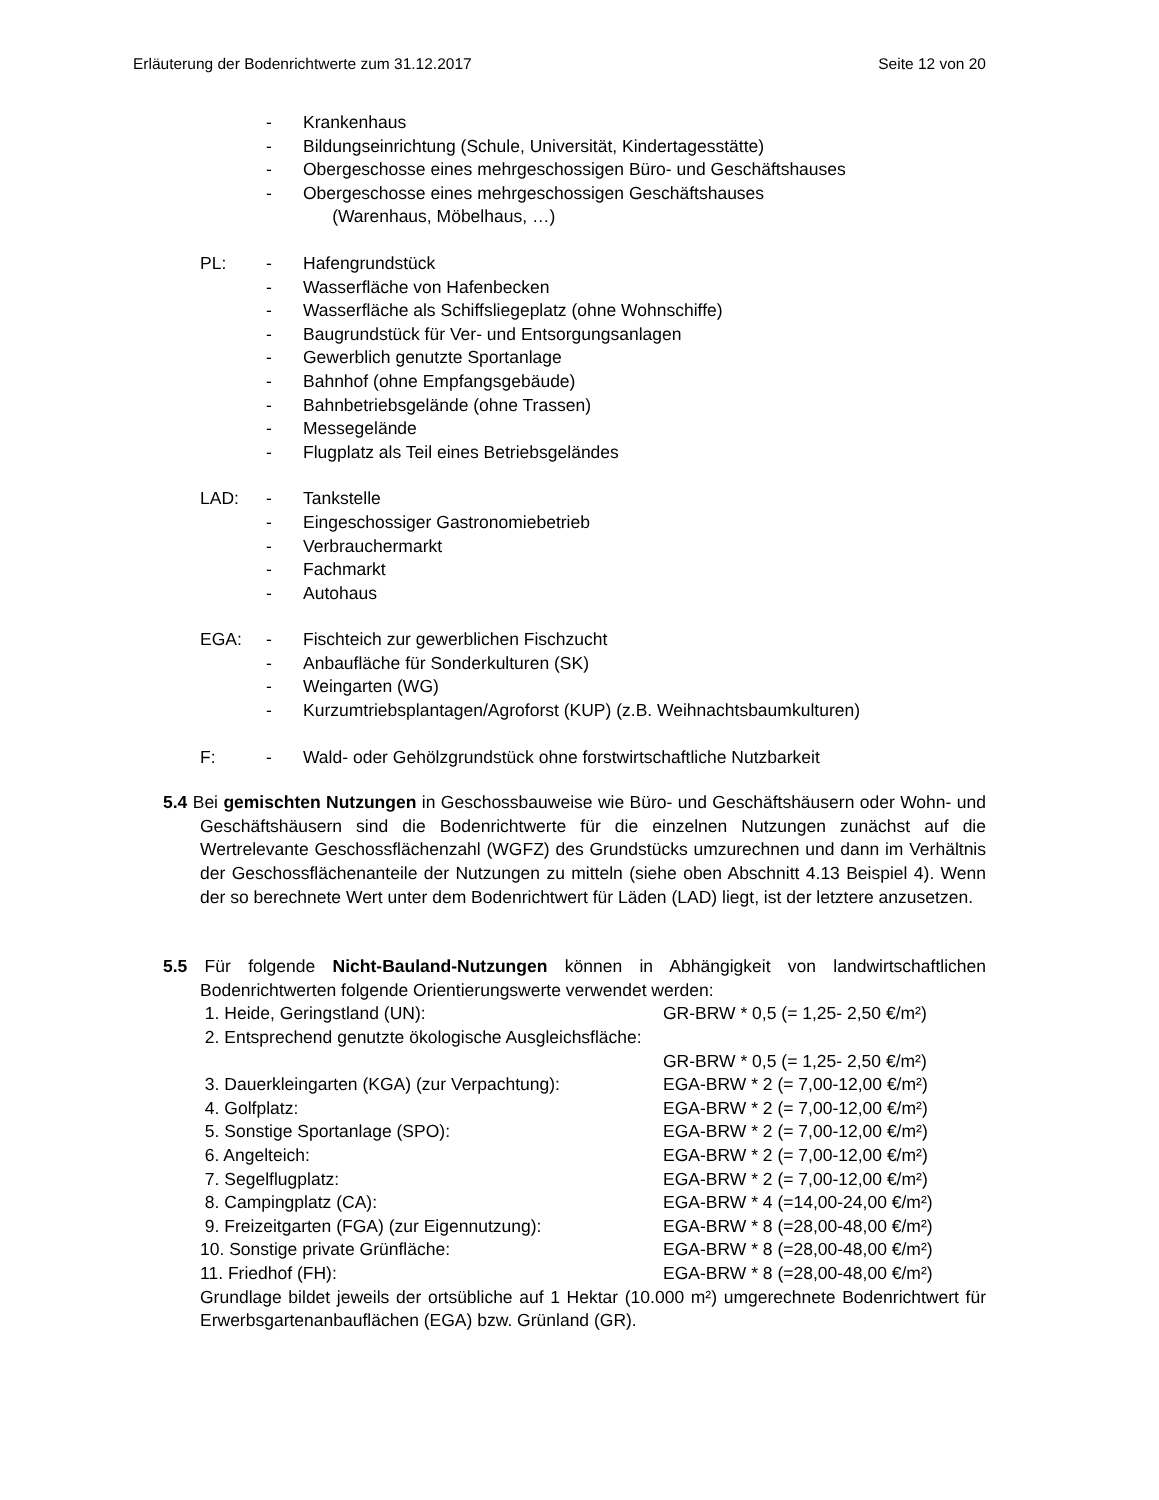Erläuterung der Bodenrichtwerte zum 31.12.2017 Seite 12 von 20
- Krankenhaus
- Bildungseinrichtung (Schule, Universität, Kindertagesstätte)
- Obergeschosse eines mehrgeschossigen Büro- und Geschäftshauses
- Obergeschosse eines mehrgeschossigen Geschäftshauses
(Warenhaus, Möbelhaus, …)
PL: - Hafengrundstück
- Wasserfläche von Hafenbecken
- Wasserfläche als Schiffsliegeplatz (ohne Wohnschiffe)
- Baugrundstück für Ver- und Entsorgungsanlagen
- Gewerblich genutzte Sportanlage
- Bahnhof (ohne Empfangsgebäude)
- Bahnbetriebsgelände (ohne Trassen)
- Messegelände
- Flugplatz als Teil eines Betriebsgeländes
LAD: - Tankstelle
- Eingeschossiger Gastronomiebetrieb
- Verbrauchermarkt
- Fachmarkt
- Autohaus
EGA: - Fischteich zur gewerblichen Fischzucht
- Anbaufläche für Sonderkulturen (SK)
- Weingarten (WG)
- Kurzumtriebsplantagen/Agroforst (KUP) (z.B. Weihnachtsbaumkulturen)
F: - Wald- oder Gehölzgrundstück ohne forstwirtschaftliche Nutzbarkeit
5.4 Bei gemischten Nutzungen in Geschossbauweise wie Büro- und Geschäftshäusern oder Wohn- und Geschäftshäusern sind die Bodenrichtwerte für die einzelnen Nutzungen zunächst auf die Wertrelevante Geschossflächenzahl (WGFZ) des Grundstücks umzurechnen und dann im Verhältnis der Geschossflächenanteile der Nutzungen zu mitteln (siehe oben Abschnitt 4.13 Beispiel 4). Wenn der so berechnete Wert unter dem Bodenrichtwert für Läden (LAD) liegt, ist der letztere anzusetzen.
5.5 Für folgende Nicht-Bauland-Nutzungen können in Abhängigkeit von landwirtschaftlichen Bodenrichtwerten folgende Orientierungswerte verwendet werden:
1. Heide, Geringstland (UN): GR-BRW * 0,5 (= 1,25- 2,50 €/m²)
2. Entsprechend genutzte ökologische Ausgleichsfläche:
GR-BRW * 0,5 (= 1,25- 2,50 €/m²)
3. Dauerkleingarten (KGA) (zur Verpachtung): EGA-BRW * 2 (= 7,00-12,00 €/m²)
4. Golfplatz: EGA-BRW * 2 (= 7,00-12,00 €/m²)
5. Sonstige Sportanlage (SPO): EGA-BRW * 2 (= 7,00-12,00 €/m²)
6. Angelteich: EGA-BRW * 2 (= 7,00-12,00 €/m²)
7. Segelflugplatz: EGA-BRW * 2 (= 7,00-12,00 €/m²)
8. Campingplatz (CA): EGA-BRW * 4 (=14,00-24,00 €/m²)
9. Freizeitgarten (FGA) (zur Eigennutzung): EGA-BRW * 8 (=28,00-48,00 €/m²)
10. Sonstige private Grünfläche: EGA-BRW * 8 (=28,00-48,00 €/m²)
11. Friedhof (FH): EGA-BRW * 8 (=28,00-48,00 €/m²)
Grundlage bildet jeweils der ortsübliche auf 1 Hektar (10.000 m²) umgerechnete Bodenrichtwert für Erwerbsgartenanbauflächen (EGA) bzw. Grünland (GR).